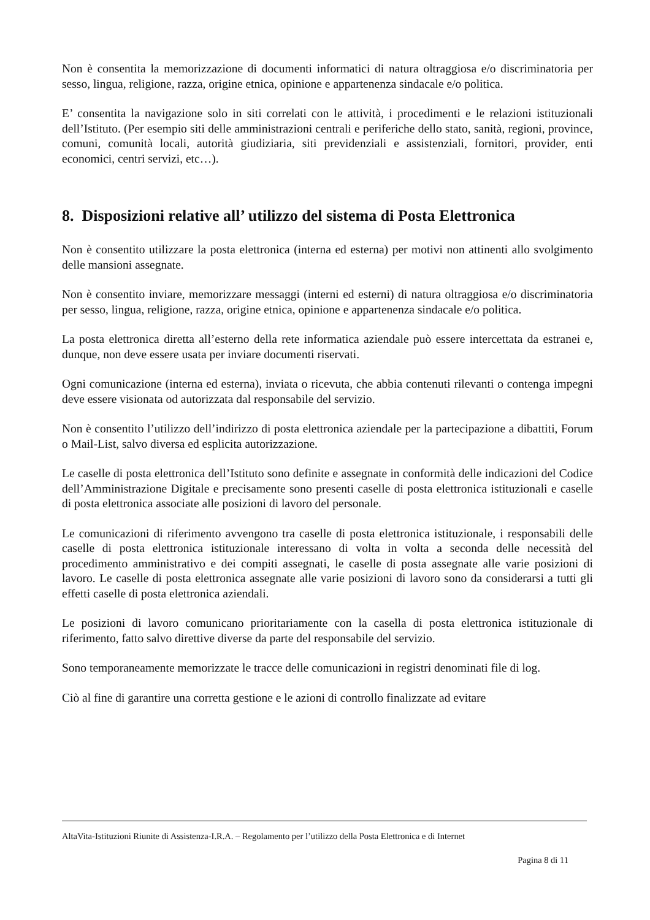Non è consentita la memorizzazione di documenti informatici di natura oltraggiosa e/o discriminatoria per sesso, lingua, religione, razza, origine etnica, opinione e appartenenza sindacale e/o politica.
E’ consentita la navigazione solo in siti correlati con le attività, i procedimenti e le relazioni istituzionali dell’Istituto. (Per esempio siti delle amministrazioni centrali e periferiche dello stato, sanità, regioni, province, comuni, comunità locali, autorità giudiziaria, siti previdenziali e assistenziali, fornitori, provider, enti economici, centri servizi, etc…).
8. Disposizioni relative all’ utilizzo del sistema di Posta Elettronica
Non è consentito utilizzare la posta elettronica (interna ed esterna) per motivi non attinenti allo svolgimento delle mansioni assegnate.
Non è consentito inviare, memorizzare messaggi (interni ed esterni) di natura oltraggiosa e/o discriminatoria per sesso, lingua, religione, razza, origine etnica, opinione e appartenenza sindacale e/o politica.
La posta elettronica diretta all’esterno della rete informatica aziendale può essere intercettata da estranei e, dunque, non deve essere usata per inviare documenti riservati.
Ogni comunicazione (interna ed esterna), inviata o ricevuta, che abbia contenuti rilevanti o contenga impegni deve essere visionata od autorizzata dal responsabile del servizio.
Non è consentito l’utilizzo dell’indirizzo di posta elettronica aziendale per la partecipazione a dibattiti, Forum o Mail-List, salvo diversa ed esplicita autorizzazione.
Le caselle di posta elettronica dell’Istituto sono definite e assegnate in conformità delle indicazioni del Codice dell’Amministrazione Digitale e precisamente sono presenti caselle di posta elettronica istituzionali e caselle di posta elettronica associate alle posizioni di lavoro del personale.
Le comunicazioni di riferimento avvengono tra caselle di posta elettronica istituzionale, i responsabili delle caselle di posta elettronica istituzionale interessano di volta in volta a seconda delle necessità del procedimento amministrativo e dei compiti assegnati, le caselle di posta assegnate alle varie posizioni di lavoro. Le caselle di posta elettronica assegnate alle varie posizioni di lavoro sono da considerarsi a tutti gli effetti caselle di posta elettronica aziendali.
Le posizioni di lavoro comunicano prioritariamente con la casella di posta elettronica istituzionale di riferimento, fatto salvo direttive diverse da parte del responsabile del servizio.
Sono temporaneamente memorizzate le tracce delle comunicazioni in registri denominati file di log.
Ciò al fine di garantire una corretta gestione e le azioni di controllo finalizzate ad evitare
AltaVita-Istituzioni Riunite di Assistenza-I.R.A. – Regolamento per l’utilizzo della Posta Elettronica e di Internet
Pagina 8 di 11